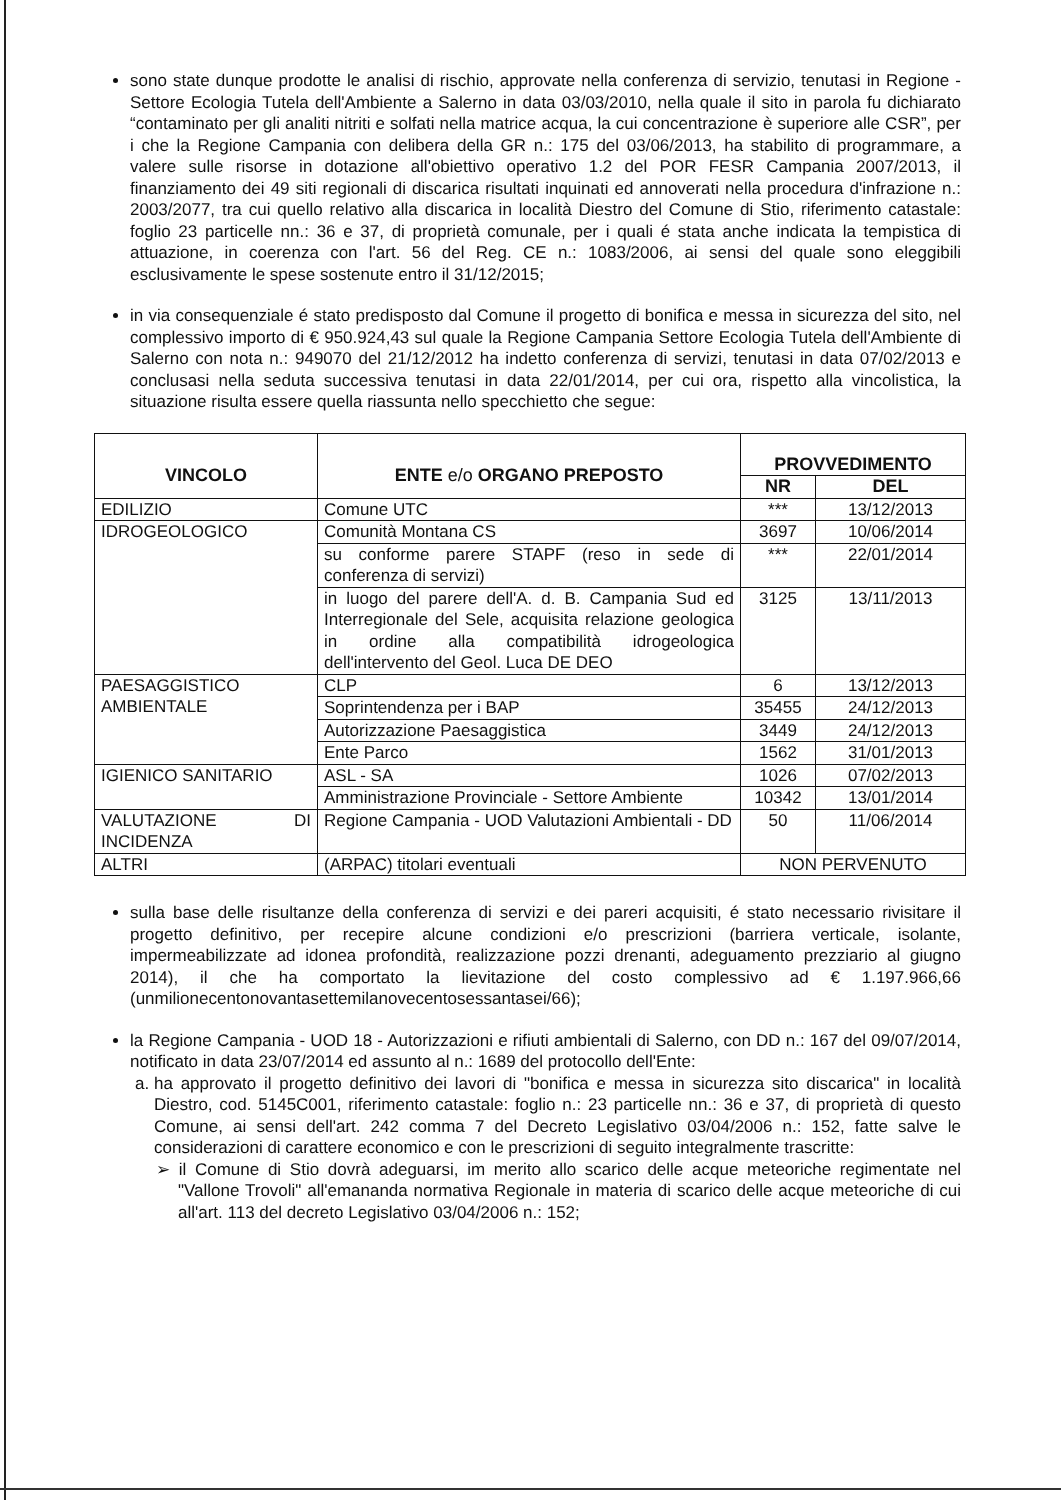sono state dunque prodotte le analisi di rischio, approvate nella conferenza di servizio, tenutasi in Regione - Settore Ecologia Tutela dell'Ambiente a Salerno in data 03/03/2010, nella quale il sito in parola fu dichiarato “contaminato per gli analiti nitriti e solfati nella matrice acqua, la cui concentrazione è superiore alle CSR”, per i che la Regione Campania con delibera della GR n.: 175 del 03/06/2013, ha stabilito di programmare, a valere sulle risorse in dotazione all'obiettivo operativo 1.2 del POR FESR Campania 2007/2013, il finanziamento dei 49 siti regionali di discarica risultati inquinati ed annoverati nella procedura d'infrazione n.: 2003/2077, tra cui quello relativo alla discarica in località Diestro del Comune di Stio, riferimento catastale: foglio 23 particelle nn.: 36 e 37, di proprietà comunale, per i quali é stata anche indicata la tempistica di attuazione, in coerenza con l'art. 56 del Reg. CE n.: 1083/2006, ai sensi del quale sono eleggibili esclusivamente le spese sostenute entro il 31/12/2015;
in via consequenziale é stato predisposto dal Comune il progetto di bonifica e messa in sicurezza del sito, nel complessivo importo di € 950.924,43 sul quale la Regione Campania Settore Ecologia Tutela dell'Ambiente di Salerno con nota n.: 949070 del 21/12/2012 ha indetto conferenza di servizi, tenutasi in data 07/02/2013 e conclusasi nella seduta successiva tenutasi in data 22/01/2014, per cui ora, rispetto alla vincolistica, la situazione risulta essere quella riassunta nello specchietto che segue:
| VINCOLO | ENTE e/o ORGANO PREPOSTO | PROVVEDIMENTO | |
| --- | --- | --- | --- |
| | | NR | DEL |
| EDILIZIO | Comune UTC | *** | 13/12/2013 |
| IDROGEOLOGICO | Comunità Montana CS | 3697 | 10/06/2014 |
| | su conforme parere STAPF (reso in sede di conferenza di servizi) | *** | 22/01/2014 |
| | in luogo del parere dell'A. d. B. Campania Sud ed Interregionale del Sele, acquisita relazione geologica in ordine alla compatibilità idrogeologica dell'intervento del Geol. Luca DE DEO | 3125 | 13/11/2013 |
| PAESAGGISTICO AMBIENTALE | CLP | 6 | 13/12/2013 |
| | Soprintendenza per i BAP | 35455 | 24/12/2013 |
| | Autorizzazione Paesaggistica | 3449 | 24/12/2013 |
| | Ente Parco | 1562 | 31/01/2013 |
| IGIENICO SANITARIO | ASL - SA | 1026 | 07/02/2013 |
| | Amministrazione Provinciale - Settore Ambiente | 10342 | 13/01/2014 |
| VALUTAZIONE DI INCIDENZA | Regione Campania - UOD Valutazioni Ambientali - DD | 50 | 11/06/2014 |
| ALTRI | (ARPAC) titolari eventuali | NON PERVENUTO | |
sulla base delle risultanze della conferenza di servizi e dei pareri acquisiti, é stato necessario rivisitare il progetto definitivo, per recepire alcune condizioni e/o prescrizioni (barriera verticale, isolante, impermeabilizzate ad idonea profondità, realizzazione pozzi drenanti, adeguamento prezziario al giugno 2014), il che ha comportato la lievitazione del costo complessivo ad € 1.197.966,66 (unmilionecentonovantasettemilanovecentosessantasei/66);
la Regione Campania - UOD 18 - Autorizzazioni e rifiuti ambientali di Salerno, con DD n.: 167 del 09/07/2014, notificato in data 23/07/2014 ed assunto al n.: 1689 del protocollo dell'Ente:
a. ha approvato il progetto definitivo dei lavori di "bonifica e messa in sicurezza sito discarica" in località Diestro, cod. 5145C001, riferimento catastale: foglio n.: 23 particelle nn.: 36 e 37, di proprietà di questo Comune, ai sensi dell'art. 242 comma 7 del Decreto Legislativo 03/04/2006 n.: 152, fatte salve le considerazioni di carattere economico e con le prescrizioni di seguito integralmente trascritte:
➢ il Comune di Stio dovrà adeguarsi, im merito allo scarico delle acque meteoriche regimentate nel "Vallone Trovoli" all'emananda normativa Regionale in materia di scarico delle acque meteoriche di cui all'art. 113 del decreto Legislativo 03/04/2006 n.: 152;